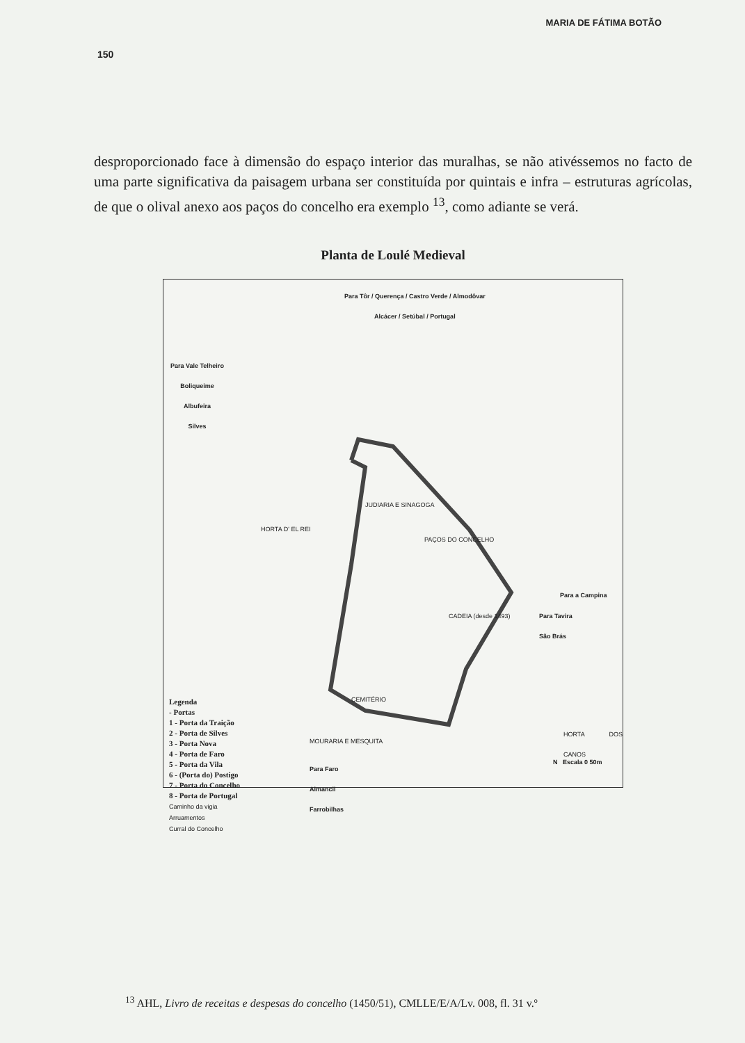MARIA DE FÁTIMA BOTÃO
150
desproporcionado face à dimensão do espaço interior das muralhas, se não ativéssemos no facto de uma parte significativa da paisagem urbana ser constituída por quintais e infra – estruturas agrícolas, de que o olival anexo aos paços do concelho era exemplo <sup>13</sup>, como adiante se verá.
Planta de Loulé Medieval
Para Tôr / Querença / Castro Verde / Almodôvar
Alcácer / Setúbal / Portugal
Para Vale Telheiro
Boliqueime
Albufeira
Silves
HORTA D' EL REI
JUDIARIA E SINAGOGA
PAÇOS DO CONCELHO
CADEIA (desde 1493)
Para a Campina
Para Tavira
São Brás
CEMITÉRIO
MOURARIA E MESQUITA
HORTA DOS CANOS
Para Faro
Almancil
Farrobilhas
N Escala 0 50m
Legenda
- Portas
1 - Porta da Traição
2 - Porta de Silves
3 - Porta Nova
4 - Porta de Faro
5 - Porta da Vila
6 - (Porta do) Postigo
7 - Porta do Concelho
8 - Porta de Portugal
Caminho da vigia
Arruamentos
Curral do Concelho
<sup>13</sup> AHL, Livro de receitas e despesas do concelho (1450/51), CMLLE/E/A/Lv. 008, fl. 31 v.º